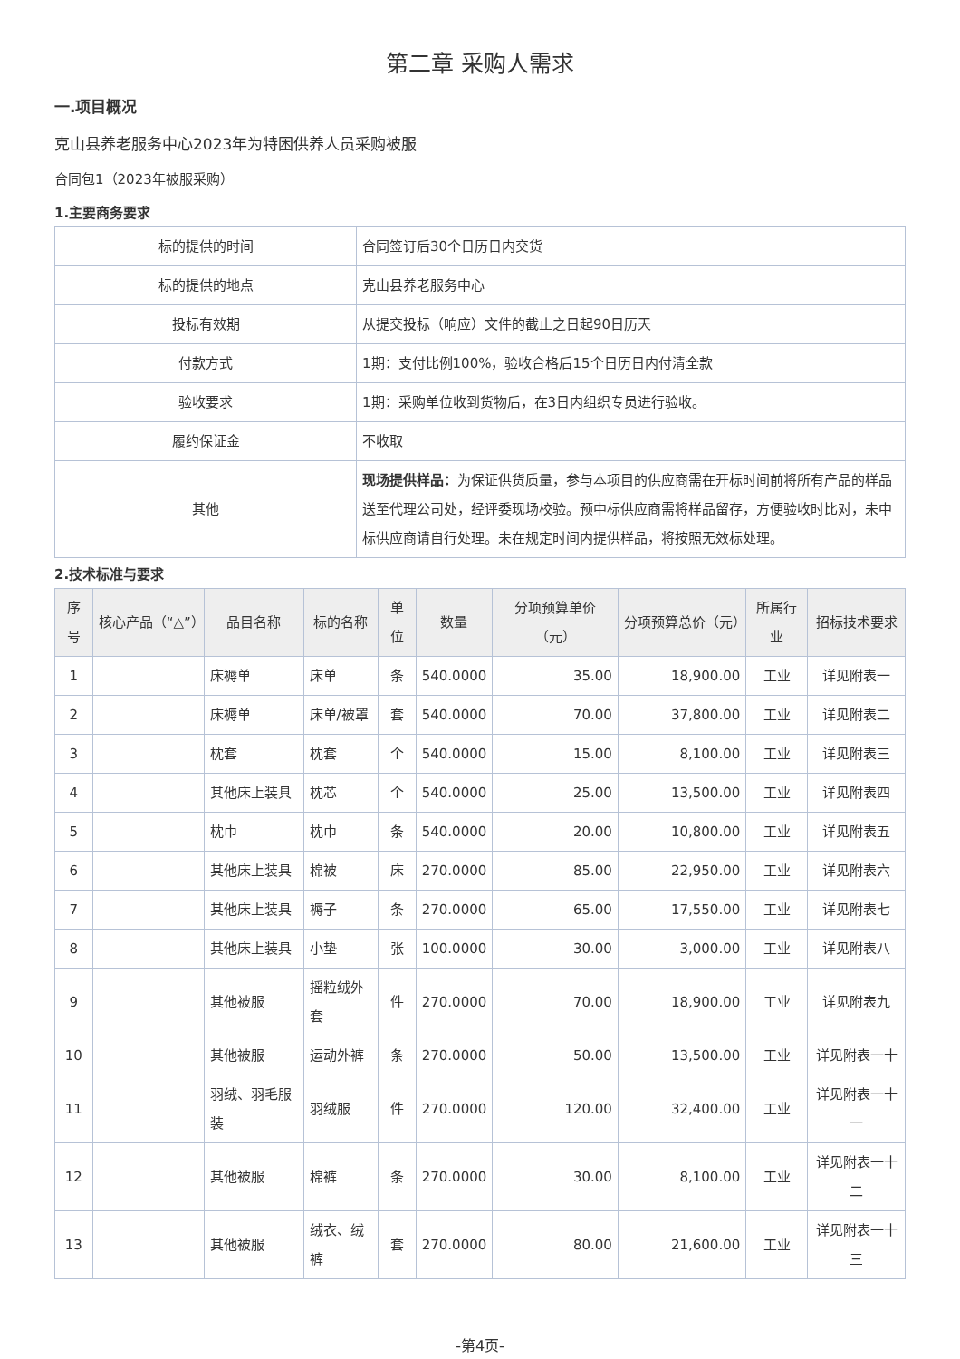第二章 采购人需求
一.项目概况
克山县养老服务中心2023年为特困供养人员采购被服
合同包1（2023年被服采购）
1.主要商务要求
| 标的提供的时间 | 合同签订后30个日历日内交货 |
| 标的提供的地点 | 克山县养老服务中心 |
| 投标有效期 | 从提交投标（响应）文件的截止之日起90日历天 |
| 付款方式 | 1期：支付比例100%，验收合格后15个日历日内付清全款 |
| 验收要求 | 1期：采购单位收到货物后，在3日内组织专员进行验收。 |
| 履约保证金 | 不收取 |
| 其他 | 现场提供样品： 为保证供货质量，参与本项目的供应商需在开标时间前将所有产品的样品送至代理公司处，经评委现场校验。预中标供应商需将样品留存，方便验收时比对，未中标供应商请自行处理。未在规定时间内提供样品，将按照无效标处理。 |
2.技术标准与要求
| 序号 | 核心产品（“△”） | 品目名称 | 标的名称 | 单位 | 数量 | 分项预算单价（元） | 分项预算总价（元） | 所属行业 | 招标技术要求 |
| --- | --- | --- | --- | --- | --- | --- | --- | --- | --- |
| 1 | | 床褥单 | 床单 | 条 | 540.0000 | 35.00 | 18,900.00 | 工业 | 详见附表一 |
| 2 | | 床褥单 | 床单/被罩 | 套 | 540.0000 | 70.00 | 37,800.00 | 工业 | 详见附表二 |
| 3 | | 枕套 | 枕套 | 个 | 540.0000 | 15.00 | 8,100.00 | 工业 | 详见附表三 |
| 4 | | 其他床上装具 | 枕芯 | 个 | 540.0000 | 25.00 | 13,500.00 | 工业 | 详见附表四 |
| 5 | | 枕巾 | 枕巾 | 条 | 540.0000 | 20.00 | 10,800.00 | 工业 | 详见附表五 |
| 6 | | 其他床上装具 | 棉被 | 床 | 270.0000 | 85.00 | 22,950.00 | 工业 | 详见附表六 |
| 7 | | 其他床上装具 | 褥子 | 条 | 270.0000 | 65.00 | 17,550.00 | 工业 | 详见附表七 |
| 8 | | 其他床上装具 | 小垫 | 张 | 100.0000 | 30.00 | 3,000.00 | 工业 | 详见附表八 |
| 9 | | 其他被服 | 摇粒绒外套 | 件 | 270.0000 | 70.00 | 18,900.00 | 工业 | 详见附表九 |
| 10 | | 其他被服 | 运动外裤 | 条 | 270.0000 | 50.00 | 13,500.00 | 工业 | 详见附表一十 |
| 11 | | 羽绒、羽毛服装 | 羽绒服 | 件 | 270.0000 | 120.00 | 32,400.00 | 工业 | 详见附表一十一 |
| 12 | | 其他被服 | 棉裤 | 条 | 270.0000 | 30.00 | 8,100.00 | 工业 | 详见附表一十二 |
| 13 | | 其他被服 | 绒衣、绒裤 | 套 | 270.0000 | 80.00 | 21,600.00 | 工业 | 详见附表一十三 |
-第4页-